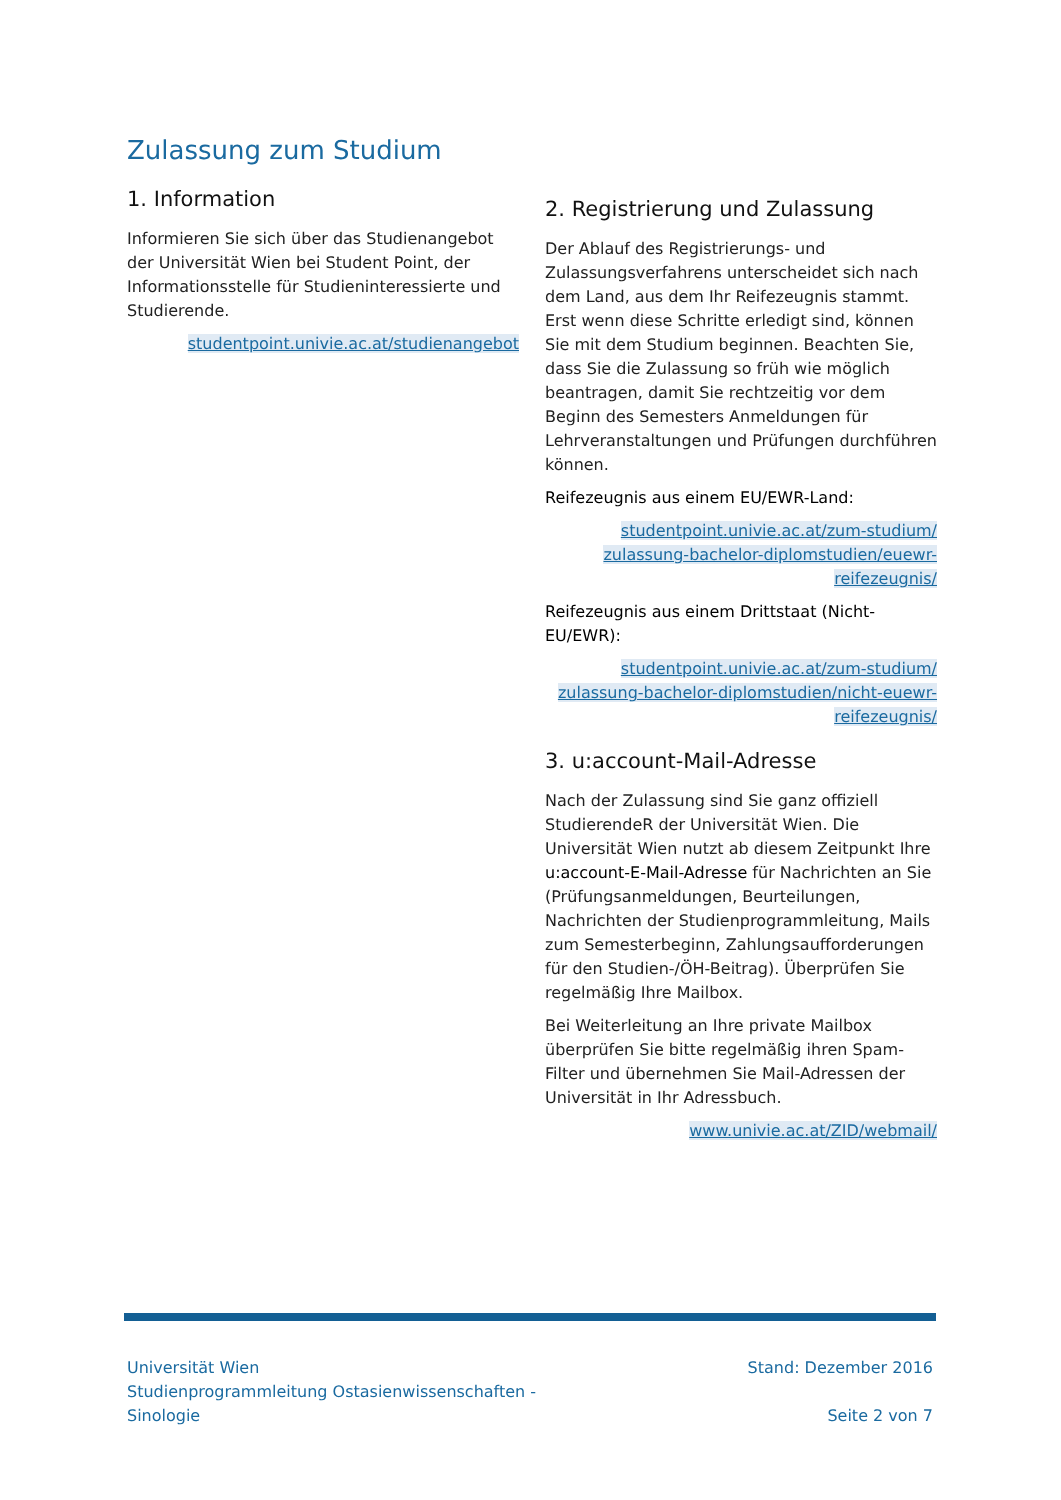Zulassung zum Studium
1. Information
Informieren Sie sich über das Studienangebot der Universität Wien bei Student Point, der Informationsstelle für Studieninteressierte und Studierende.
studentpoint.univie.ac.at/studienangebot
2. Registrierung und Zulassung
Der Ablauf des Registrierungs- und Zulassungsverfahrens unterscheidet sich nach dem Land, aus dem Ihr Reifezeugnis stammt. Erst wenn diese Schritte erledigt sind, können Sie mit dem Studium beginnen. Beachten Sie, dass Sie die Zulassung so früh wie möglich beantragen, damit Sie rechtzeitig vor dem Beginn des Semesters Anmeldungen für Lehrveranstaltungen und Prüfungen durchführen können.
Reifezeugnis aus einem EU/EWR-Land:
studentpoint.univie.ac.at/zum-studium/ zulassung-bachelor-diplomstudien/euewr-reifezeugnis/
Reifezeugnis aus einem Drittstaat (Nicht-EU/EWR):
studentpoint.univie.ac.at/zum-studium/ zulassung-bachelor-diplomstudien/nicht-euewr-reifezeugnis/
3. u:account-Mail-Adresse
Nach der Zulassung sind Sie ganz offiziell StudierendeR der Universität Wien. Die Universität Wien nutzt ab diesem Zeitpunkt Ihre u:account-E-Mail-Adresse für Nachrichten an Sie (Prüfungsanmeldungen, Beurteilungen, Nachrichten der Studienprogrammleitung, Mails zum Semesterbeginn, Zahlungsaufforderungen für den Studien-/ÖH-Beitrag). Überprüfen Sie regelmäßig Ihre Mailbox.
Bei Weiterleitung an Ihre private Mailbox überprüfen Sie bitte regelmäßig ihren Spam-Filter und übernehmen Sie Mail-Adressen der Universität in Ihr Adressbuch.
www.univie.ac.at/ZID/webmail/
Universität Wien
Studienprogrammleitung Ostasienwissenschaften -
Sinologie
Stand: Dezember 2016
Seite 2 von 7